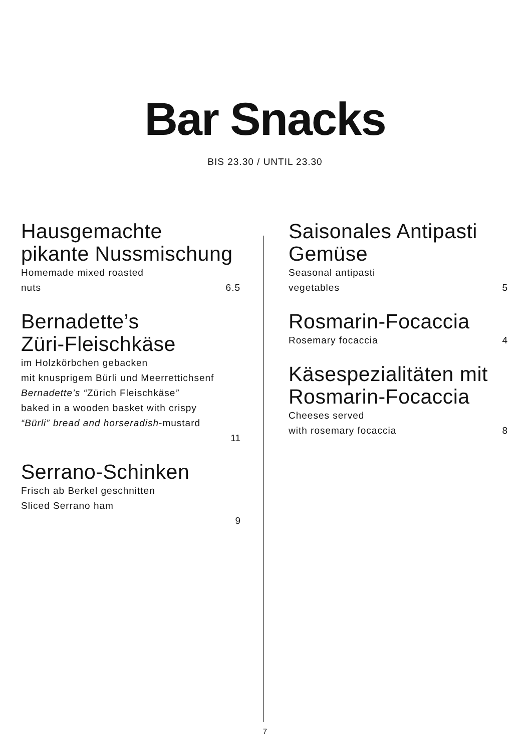Bar Snacks
BIS 23.30 / UNTIL 23.30
Hausgemachte
pikante Nussmischung
Homemade mixed roasted
nuts 6.5
Bernadette’s
Züri-Fleischkäse
im Holzkörbchen gebacken
mit knusprigem Bürli und Meerrettichsenf
Bernadette’s “Zürich Fleischkäse”
baked in a wooden basket with crispy
“Bürli” bread and horseradish-mustard
11
Serrano-Schinken
Frisch ab Berkel geschnitten
Sliced Serrano ham
9
Saisonales Antipasti
Gemüse
Seasonal antipasti
vegetables 5
Rosmarin-Focaccia
Rosemary focaccia 4
Käsespezialitäten mit
Rosmarin-Focaccia
Cheeses served
with rosemary focaccia 8
7